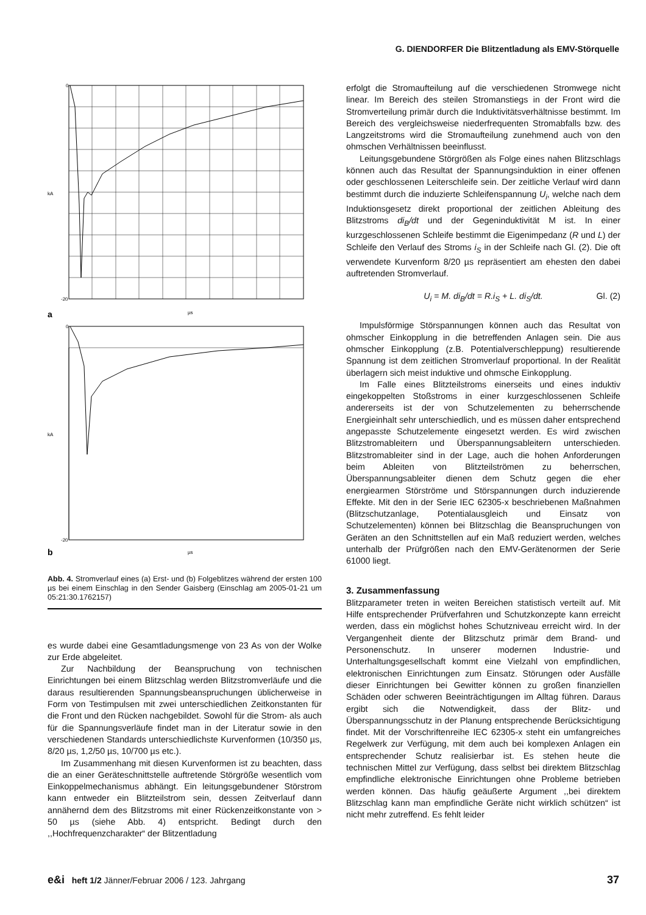G. DIENDORFER Die Blitzentladung als EMV-Störquelle
0
-20
kA
µs
a
0
-20
kA
µs
b
Abb. 4. Stromverlauf eines (a) Erst- und (b) Folgeblitzes während der ersten 100 µs bei einem Einschlag in den Sender Gaisberg (Einschlag am 2005-01-21 um 05:21:30.1762157)
es wurde dabei eine Gesamtladungsmenge von 23 As von der Wolke zur Erde abgeleitet.
Zur Nachbildung der Beanspruchung von technischen Einrichtungen bei einem Blitzschlag werden Blitzstromverläufe und die daraus resultierenden Spannungsbeanspruchungen üblicherweise in Form von Testimpulsen mit zwei unterschiedlichen Zeitkonstanten für die Front und den Rücken nachgebildet. Sowohl für die Strom- als auch für die Spannungsverläufe findet man in der Literatur sowie in den verschiedenen Standards unterschiedlichste Kurvenformen (10/350 µs, 8/20 µs, 1,2/50 µs, 10/700 µs etc.).
Im Zusammenhang mit diesen Kurvenformen ist zu beachten, dass die an einer Geräteschnittstelle auftretende Störgröße wesentlich vom Einkoppelmechanismus abhängt. Ein leitungsgebundener Störstrom kann entweder ein Blitzteilstrom sein, dessen Zeitverlauf dann annähernd dem des Blitzstroms mit einer Rückenzeitkonstante von > 50 µs (siehe Abb. 4) entspricht. Bedingt durch den ,,Hochfrequenzcharakter“ der Blitzentladung
erfolgt die Stromaufteilung auf die verschiedenen Stromwege nicht linear. Im Bereich des steilen Stromanstiegs in der Front wird die Stromverteilung primär durch die Induktivitätsverhältnisse bestimmt. Im Bereich des vergleichsweise niederfrequenten Stromabfalls bzw. des Langzeitstroms wird die Stromaufteilung zunehmend auch von den ohmschen Verhältnissen beeinflusst.
Leitungsgebundene Störgrößen als Folge eines nahen Blitzschlags können auch das Resultat der Spannungsinduktion in einer offenen oder geschlossenen Leiterschleife sein. Der zeitliche Verlauf wird dann bestimmt durch die induzierte Schleifenspannung U<sub>i</sub>, welche nach dem Induktionsgesetz direkt proportional der zeitlichen Ableitung des Blitzstroms di<sub>B</sub>/dt und der Gegeninduktivität M ist. In einer kurzgeschlossenen Schleife bestimmt die Eigenimpedanz (R und L) der Schleife den Verlauf des Stroms i<sub>S</sub> in der Schleife nach Gl. (2). Die oft verwendete Kurvenform 8/20 µs repräsentiert am ehesten den dabei auftretenden Stromverlauf.
U<sub>i</sub> = M. di<sub>B</sub>/dt = R.i<sub>S</sub> + L. di<sub>S</sub>/dt. Gl. (2)
Impulsförmige Störspannungen können auch das Resultat von ohmscher Einkopplung in die betreffenden Anlagen sein. Die aus ohmscher Einkopplung (z.B. Potentialverschleppung) resultierende Spannung ist dem zeitlichen Stromverlauf proportional. In der Realität überlagern sich meist induktive und ohmsche Einkopplung.
Im Falle eines Blitzteilstroms einerseits und eines induktiv eingekoppelten Stoßstroms in einer kurzgeschlossenen Schleife andererseits ist der von Schutzelementen zu beherrschende Energieinhalt sehr unterschiedlich, und es müssen daher entsprechend angepasste Schutzelemente eingesetzt werden. Es wird zwischen Blitzstromableitern und Überspannungsableitern unterschieden. Blitzstromableiter sind in der Lage, auch die hohen Anforderungen beim Ableiten von Blitzteilströmen zu beherrschen, Überspannungsableiter dienen dem Schutz gegen die eher energiearmen Störströme und Störspannungen durch induzierende Effekte. Mit den in der Serie IEC 62305-x beschriebenen Maßnahmen (Blitzschutzanlage, Potentialausgleich und Einsatz von Schutzelementen) können bei Blitzschlag die Beanspruchungen von Geräten an den Schnittstellen auf ein Maß reduziert werden, welches unterhalb der Prüfgrößen nach den EMV-Gerätenormen der Serie 61000 liegt.
3. Zusammenfassung
Blitzparameter treten in weiten Bereichen statistisch verteilt auf. Mit Hilfe entsprechender Prüfverfahren und Schutzkonzepte kann erreicht werden, dass ein möglichst hohes Schutzniveau erreicht wird. In der Vergangenheit diente der Blitzschutz primär dem Brand- und Personenschutz. In unserer modernen Industrie- und Unterhaltungsgesellschaft kommt eine Vielzahl von empfindlichen, elektronischen Einrichtungen zum Einsatz. Störungen oder Ausfälle dieser Einrichtungen bei Gewitter können zu großen finanziellen Schäden oder schweren Beeinträchtigungen im Alltag führen. Daraus ergibt sich die Notwendigkeit, dass der Blitz- und Überspannungsschutz in der Planung entsprechende Berücksichtigung findet. Mit der Vorschriftenreihe IEC 62305-x steht ein umfangreiches Regelwerk zur Verfügung, mit dem auch bei komplexen Anlagen ein entsprechender Schutz realisierbar ist. Es stehen heute die technischen Mittel zur Verfügung, dass selbst bei direktem Blitzschlag empfindliche elektronische Einrichtungen ohne Probleme betrieben werden können. Das häufig geäußerte Argument ,,bei direktem Blitzschlag kann man empfindliche Geräte nicht wirklich schützen“ ist nicht mehr zutreffend. Es fehlt leider
e&i heft 1/2 Jänner/Februar 2006 / 123. Jahrgang
37